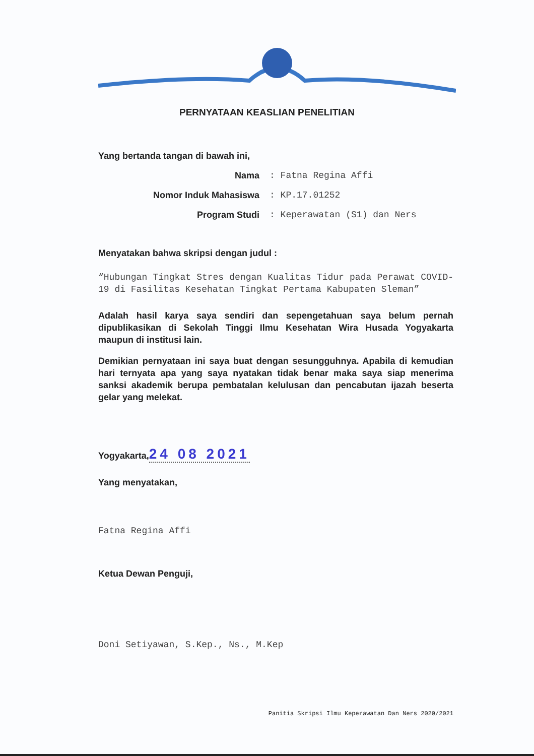PERNYATAAN KEASLIAN PENELITIAN
Yang bertanda tangan di bawah ini,
Nama: Fatna Regina Affi
Nomor Induk Mahasiswa: KP.17.01252
Program Studi: Keperawatan (S1) dan Ners
Menyatakan bahwa skripsi dengan judul :
“Hubungan Tingkat Stres dengan Kualitas Tidur pada Perawat COVID-19 di Fasilitas Kesehatan Tingkat Pertama Kabupaten Sleman”
Adalah hasil karya saya sendiri dan sepengetahuan saya belum pernah dipublikasikan di Sekolah Tinggi Ilmu Kesehatan Wira Husada Yogyakarta maupun di institusi lain.
Demikian pernyataan ini saya buat dengan sesungguhnya. Apabila di kemudian hari ternyata apa yang saya nyatakan tidak benar maka saya siap menerima sanksi akademik berupa pembatalan kelulusan dan pencabutan ijazah beserta gelar yang melekat.
Yogyakarta,24 08 2021
Yang menyatakan,
Fatna Regina Affi
Ketua Dewan Penguji,
Doni Setiyawan, S.Kep., Ns., M.Kep
Panitia Skripsi Ilmu Keperawatan Dan Ners 2020/2021